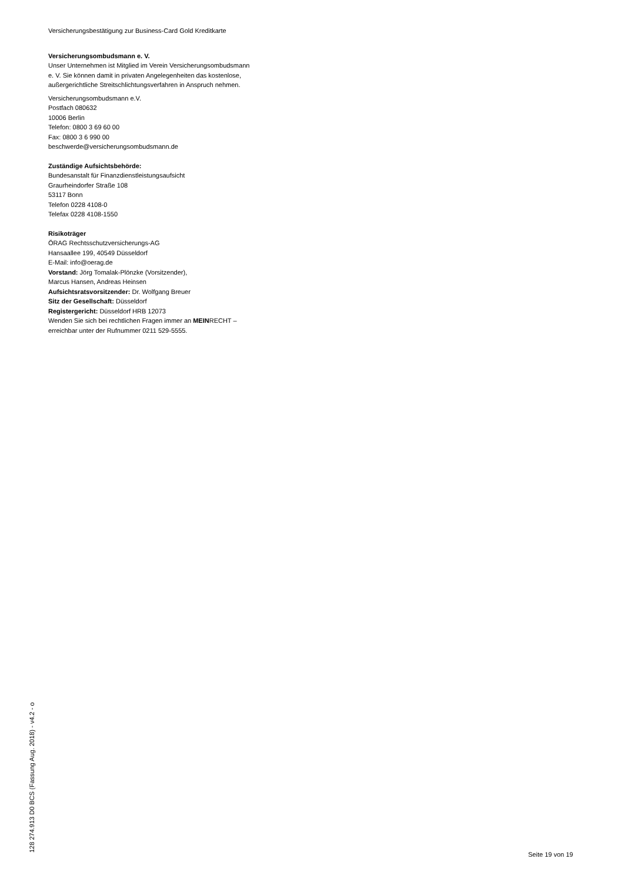Versicherungsbestätigung zur Business-Card Gold Kreditkarte
Versicherungsombudsmann e. V.
Unser Unternehmen ist Mitglied im Verein Versicherungsombudsmann
e. V. Sie können damit in privaten Angelegenheiten das kostenlose,
außergerichtliche Streitschlichtungsverfahren in Anspruch nehmen.
Versicherungsombudsmann e.V.
Postfach 080632
10006 Berlin
Telefon: 0800 3 69 60 00
Fax: 0800 3 6 990 00
beschwerde@versicherungsombudsmann.de
Zuständige Aufsichtsbehörde:
Bundesanstalt für Finanzdienstleistungsaufsicht
Graurheindorfer Straße 108
53117 Bonn
Telefon 0228 4108-0
Telefax 0228 4108-1550
Risikoträger
ÖRAG Rechtsschutzversicherungs-AG
Hansaallee 199, 40549 Düsseldorf
E-Mail: info@oerag.de
Vorstand: Jörg Tomalak-Plönzke (Vorsitzender),
Marcus Hansen, Andreas Heinsen
Aufsichtsratsvorsitzender: Dr. Wolfgang Breuer
Sitz der Gesellschaft: Düsseldorf
Registergericht: Düsseldorf HRB 12073
Wenden Sie sich bei rechtlichen Fragen immer an MEINRECHT –
erreichbar unter der Rufnummer 0211 529-5555.
128 274.913 D0 BCS (Fassung Aug. 2018) - v4.2 - o
Seite 19 von 19